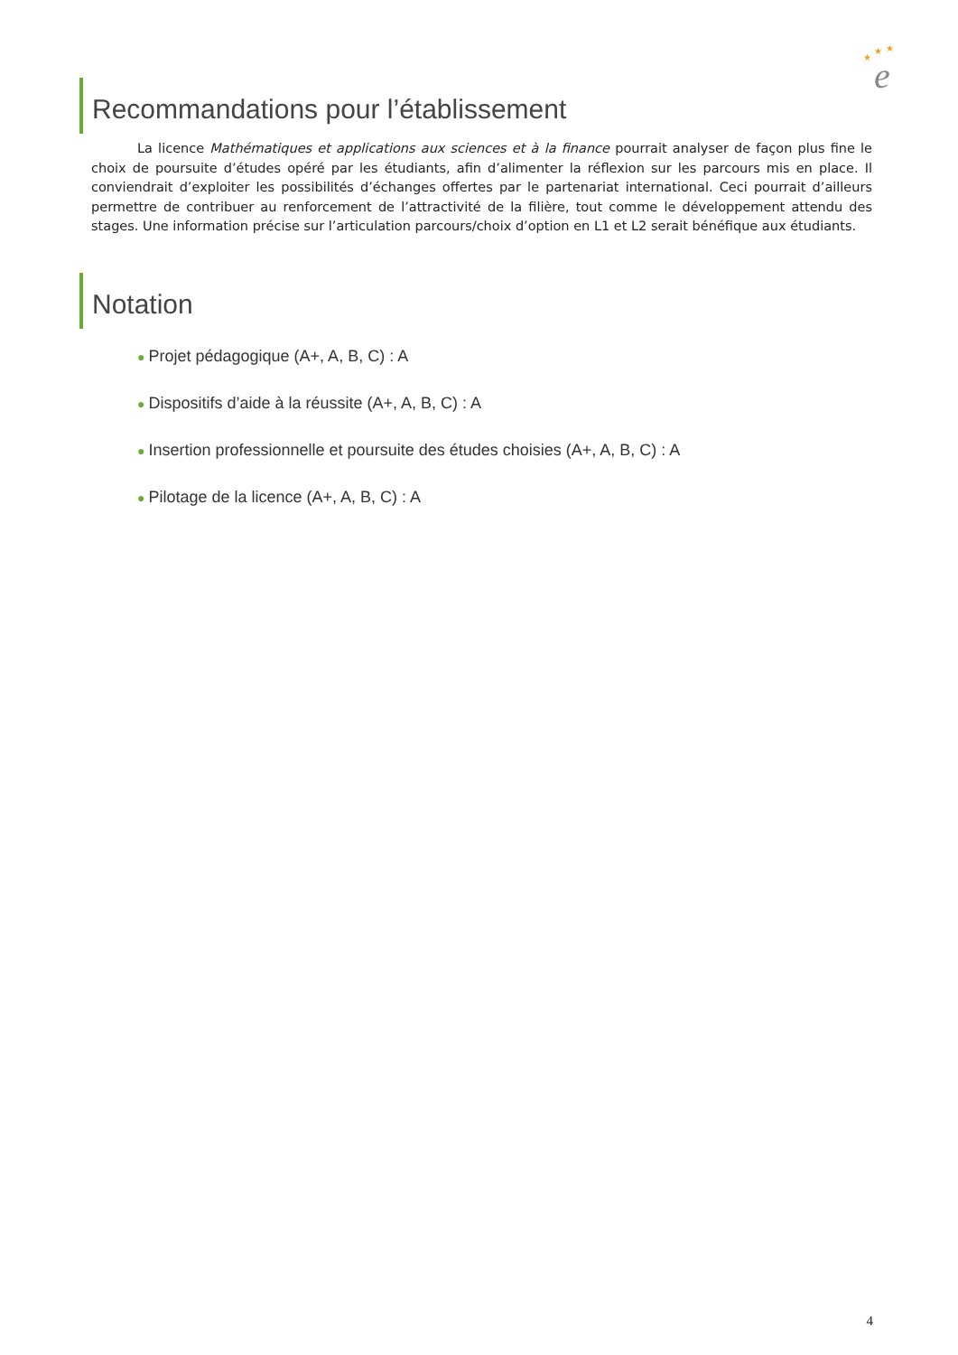★
★
★
e
Recommandations pour l’établissement
La licence Mathématiques et applications aux sciences et à la finance pourrait analyser de façon plus fine le choix de poursuite d’études opéré par les étudiants, afin d’alimenter la réflexion sur les parcours mis en place. Il conviendrait d’exploiter les possibilités d’échanges offertes par le partenariat international. Ceci pourrait d’ailleurs permettre de contribuer au renforcement de l’attractivité de la filière, tout comme le développement attendu des stages. Une information précise sur l’articulation parcours/choix d’option en L1 et L2 serait bénéfique aux étudiants.
Notation
● Projet pédagogique (A+, A, B, C) : A
● Dispositifs d’aide à la réussite (A+, A, B, C) : A
● Insertion professionnelle et poursuite des études choisies (A+, A, B, C) : A
● Pilotage de la licence (A+, A, B, C) : A
4